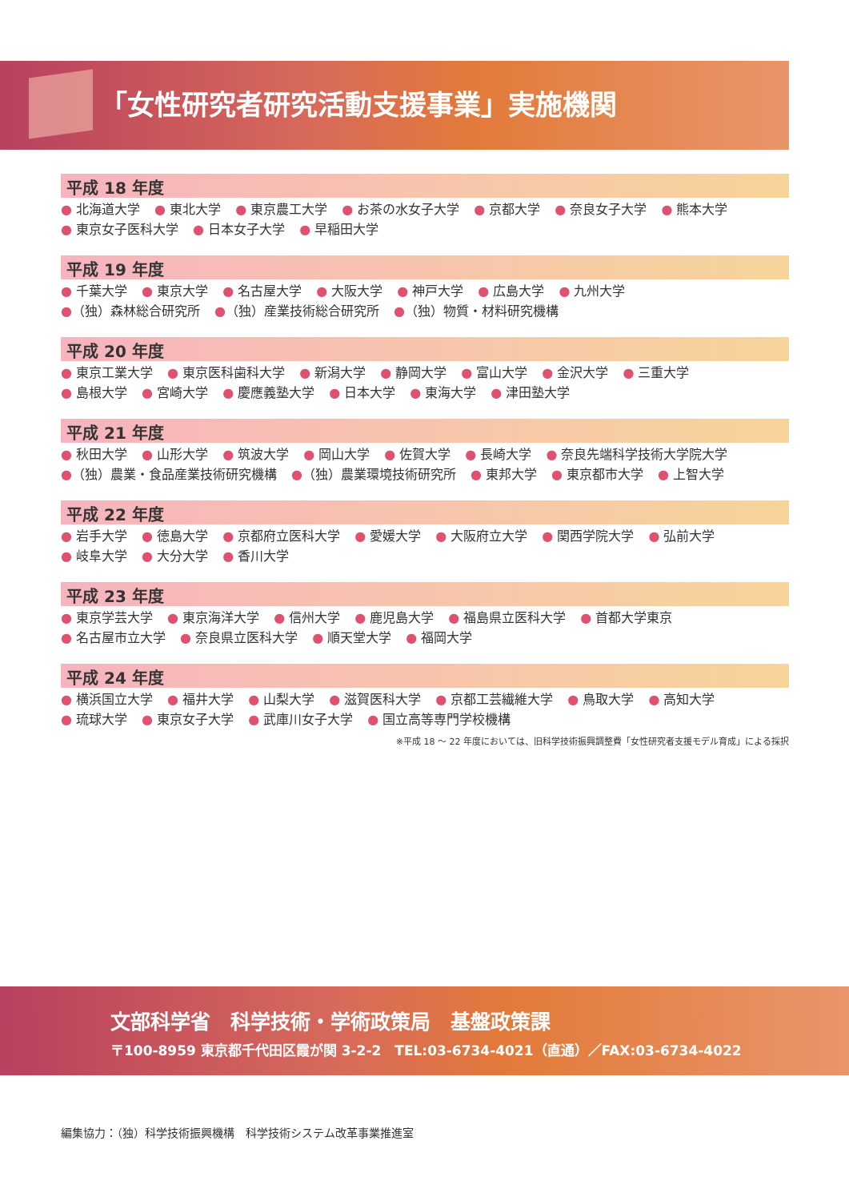「女性研究者研究活動支援事業」実施機関
平成 18 年度
● 北海道大学 ● 東北大学 ● 東京農工大学 ● お茶の水女子大学 ● 京都大学 ● 奈良女子大学 ● 熊本大学
● 東京女子医科大学 ● 日本女子大学 ● 早稲田大学
平成 19 年度
● 千葉大学 ● 東京大学 ● 名古屋大学 ● 大阪大学 ● 神戸大学 ● 広島大学 ● 九州大学
●（独）森林総合研究所 ●（独）産業技術総合研究所 ●（独）物質・材料研究機構
平成 20 年度
● 東京工業大学 ● 東京医科歯科大学 ● 新潟大学 ● 静岡大学 ● 富山大学 ● 金沢大学 ● 三重大学
● 島根大学 ● 宮崎大学 ● 慶應義塾大学 ● 日本大学 ● 東海大学 ● 津田塾大学
平成 21 年度
● 秋田大学 ● 山形大学 ● 筑波大学 ● 岡山大学 ● 佐賀大学 ● 長崎大学 ● 奈良先端科学技術大学院大学
●（独）農業・食品産業技術研究機構 ●（独）農業環境技術研究所 ● 東邦大学 ● 東京都市大学 ● 上智大学
平成 22 年度
● 岩手大学 ● 徳島大学 ● 京都府立医科大学 ● 愛媛大学 ● 大阪府立大学 ● 関西学院大学 ● 弘前大学
● 岐阜大学 ● 大分大学 ● 香川大学
平成 23 年度
● 東京学芸大学 ● 東京海洋大学 ● 信州大学 ● 鹿児島大学 ● 福島県立医科大学 ● 首都大学東京
● 名古屋市立大学 ● 奈良県立医科大学 ● 順天堂大学 ● 福岡大学
平成 24 年度
● 横浜国立大学 ● 福井大学 ● 山梨大学 ● 滋賀医科大学 ● 京都工芸繊維大学 ● 鳥取大学 ● 高知大学
● 琉球大学 ● 東京女子大学 ● 武庫川女子大学 ● 国立高等専門学校機構
※平成 18 ～ 22 年度においては、旧科学技術振興調整費「女性研究者支援モデル育成」による採択
文部科学省　科学技術・学術政策局　基盤政策課
〒100-8959 東京都千代田区霞が関 3-2-2　TEL:03-6734-4021（直通）／FAX:03-6734-4022
編集協力：（独）科学技術振興機構　科学技術システム改革事業推進室